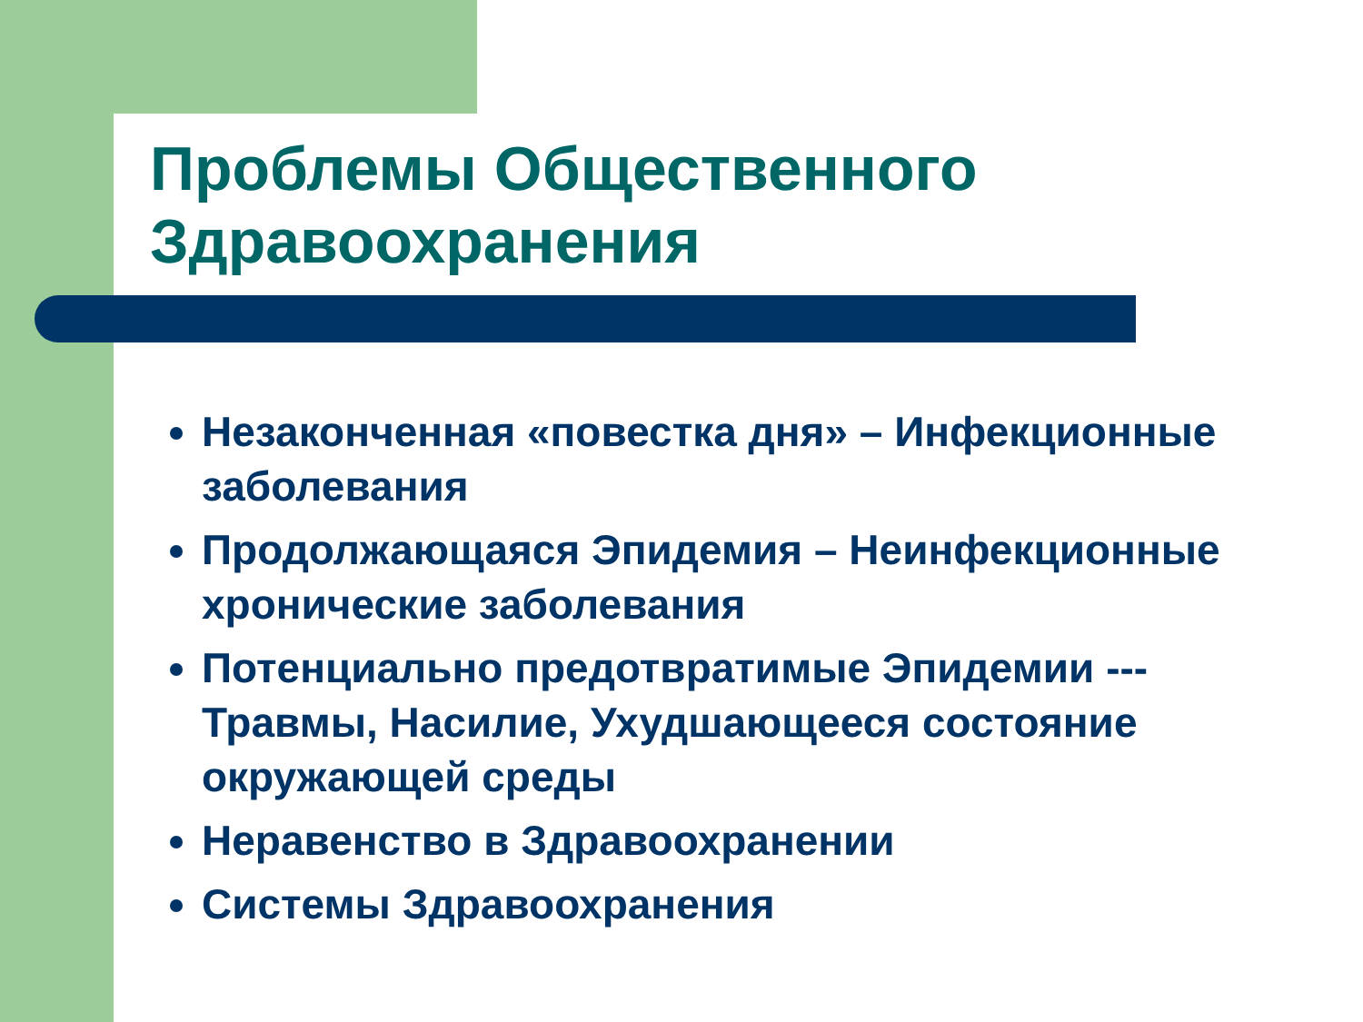Проблемы Общественного Здравоохранения
Незаконченная «повестка дня» – Инфекционные заболевания
Продолжающаяся Эпидемия – Неинфекционные хронические заболевания
Потенциально предотвратимые Эпидемии --- Травмы, Насилие, Ухудшающееся состояние окружающей среды
Неравенство в Здравоохранении
Системы Здравоохранения